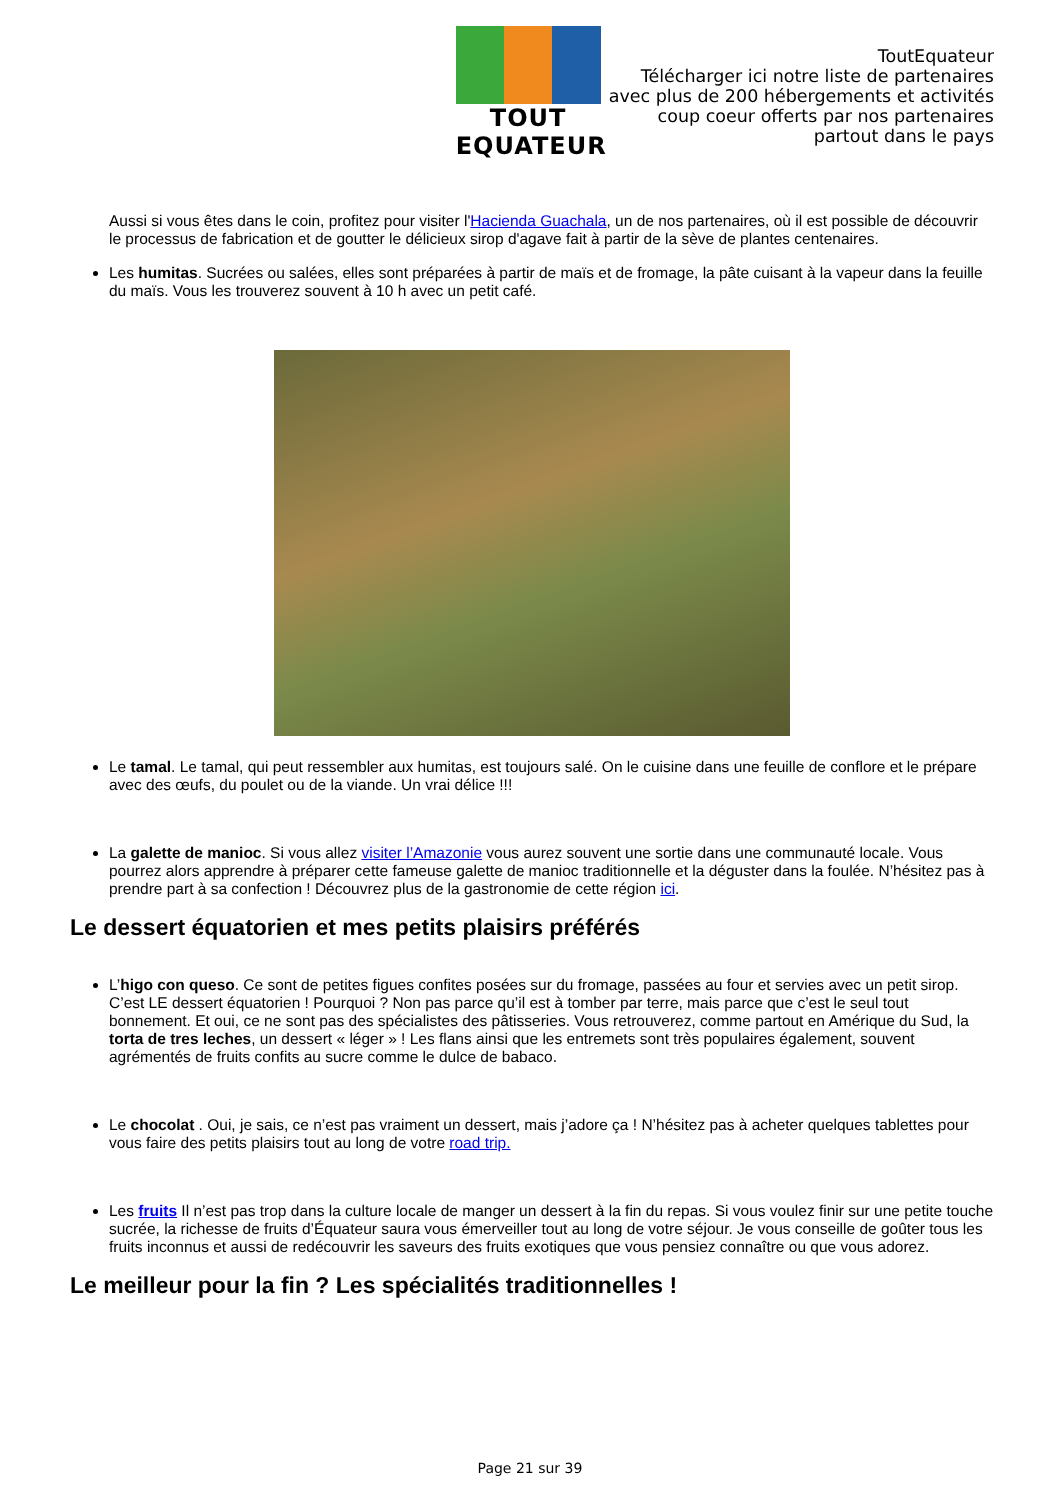TOUT EQUATEUR
ToutEquateur
Télécharger ici notre liste de partenaires
avec plus de 200 hébergements et activités
coup coeur offerts par nos partenaires
partout dans le pays
Aussi si vous êtes dans le coin, profitez pour visiter l'Hacienda Guachala, un de nos partenaires, où il est possible de découvrir le processus de fabrication et de goutter le délicieux sirop d'agave fait à partir de la sève de plantes centenaires.
Les humitas. Sucrées ou salées, elles sont préparées à partir de maïs et de fromage, la pâte cuisant à la vapeur dans la feuille du maïs. Vous les trouverez souvent à 10 h avec un petit café.
Le tamal. Le tamal, qui peut ressembler aux humitas, est toujours salé. On le cuisine dans une feuille de conflore et le prépare avec des œufs, du poulet ou de la viande. Un vrai délice !!!
La galette de manioc. Si vous allez visiter l’Amazonie vous aurez souvent une sortie dans une communauté locale. Vous pourrez alors apprendre à préparer cette fameuse galette de manioc traditionnelle et la déguster dans la foulée. N’hésitez pas à prendre part à sa confection ! Découvrez plus de la gastronomie de cette région ici.
Le dessert équatorien et mes petits plaisirs préférés
L’higo con queso. Ce sont de petites figues confites posées sur du fromage, passées au four et servies avec un petit sirop. C’est LE dessert équatorien ! Pourquoi ? Non pas parce qu’il est à tomber par terre, mais parce que c’est le seul tout bonnement. Et oui, ce ne sont pas des spécialistes des pâtisseries. Vous retrouverez, comme partout en Amérique du Sud, la torta de tres leches, un dessert « léger » ! Les flans ainsi que les entremets sont très populaires également, souvent agrémentés de fruits confits au sucre comme le dulce de babaco.
Le chocolat . Oui, je sais, ce n’est pas vraiment un dessert, mais j’adore ça ! N’hésitez pas à acheter quelques tablettes pour vous faire des petits plaisirs tout au long de votre road trip.
Les fruits Il n’est pas trop dans la culture locale de manger un dessert à la fin du repas. Si vous voulez finir sur une petite touche sucrée, la richesse de fruits d’Équateur saura vous émerveiller tout au long de votre séjour. Je vous conseille de goûter tous les fruits inconnus et aussi de redécouvrir les saveurs des fruits exotiques que vous pensiez connaître ou que vous adorez.
Le meilleur pour la fin ? Les spécialités traditionnelles !
Page 21 sur 39